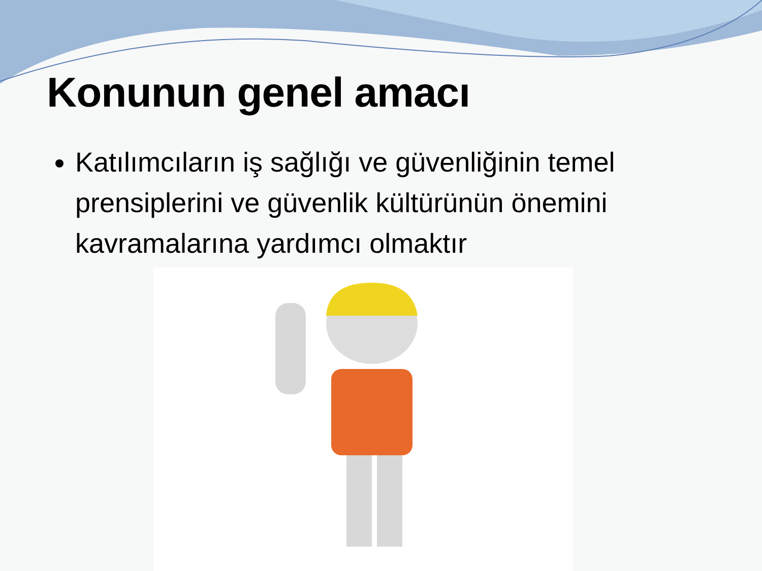Konunun genel amacı
Katılımcıların iş sağlığı ve güvenliğinin temel prensiplerini ve güvenlik kültürünün önemini kavramalarına yardımcı olmaktır